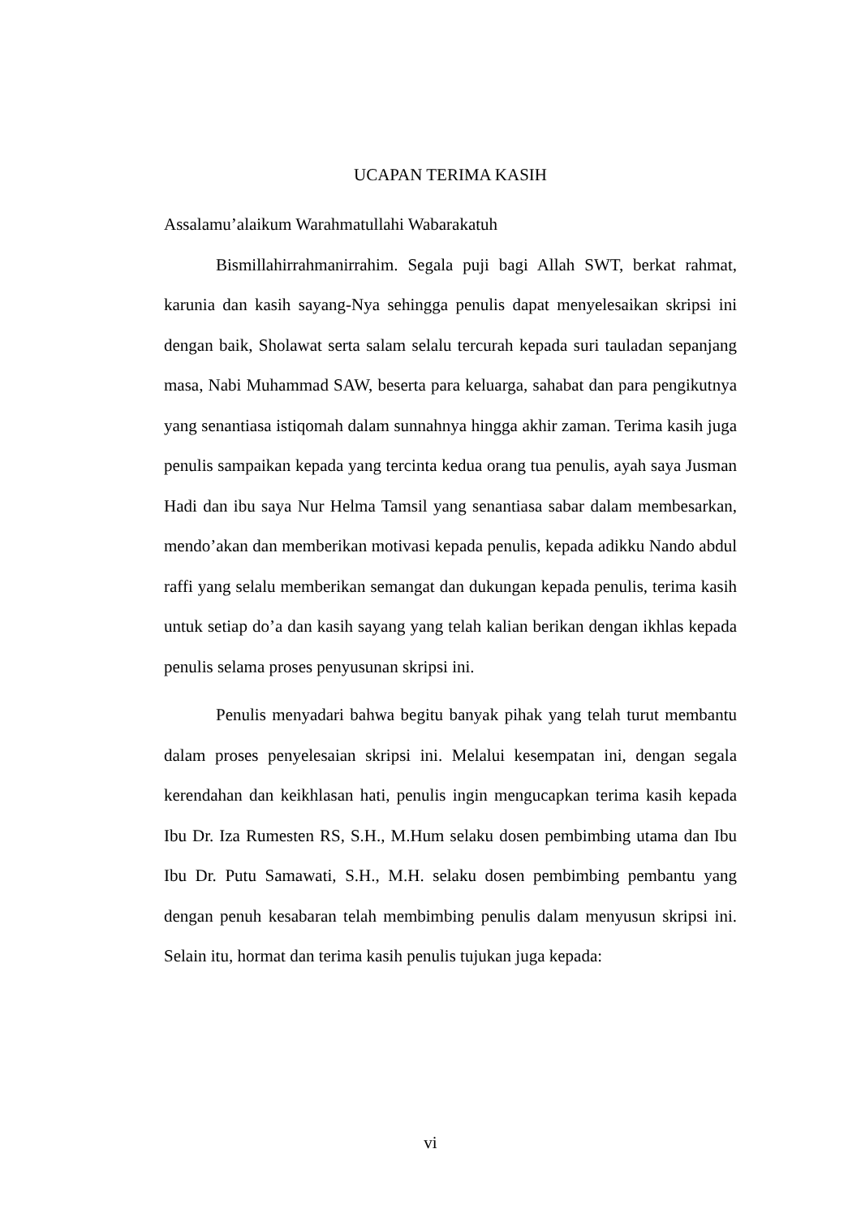UCAPAN TERIMA KASIH
Assalamu’alaikum Warahmatullahi Wabarakatuh
Bismillahirrahmanirrahim. Segala puji bagi Allah SWT, berkat rahmat, karunia dan kasih sayang-Nya sehingga penulis dapat menyelesaikan skripsi ini dengan baik, Sholawat serta salam selalu tercurah kepada suri tauladan sepanjang masa, Nabi Muhammad SAW, beserta para keluarga, sahabat dan para pengikutnya yang senantiasa istiqomah dalam sunnahnya hingga akhir zaman. Terima kasih juga penulis sampaikan kepada yang tercinta kedua orang tua penulis, ayah saya Jusman Hadi dan ibu saya Nur Helma Tamsil yang senantiasa sabar dalam membesarkan, mendo’akan dan memberikan motivasi kepada penulis, kepada adikku Nando abdul raffi yang selalu memberikan semangat dan dukungan kepada penulis, terima kasih untuk setiap do’a dan kasih sayang yang telah kalian berikan dengan ikhlas kepada penulis selama proses penyusunan skripsi ini.
Penulis menyadari bahwa begitu banyak pihak yang telah turut membantu dalam proses penyelesaian skripsi ini. Melalui kesempatan ini, dengan segala kerendahan dan keikhlasan hati, penulis ingin mengucapkan terima kasih kepada Ibu Dr. Iza Rumesten RS, S.H., M.Hum selaku dosen pembimbing utama dan Ibu Ibu Dr. Putu Samawati, S.H., M.H. selaku dosen pembimbing pembantu yang dengan penuh kesabaran telah membimbing penulis dalam menyusun skripsi ini. Selain itu, hormat dan terima kasih penulis tujukan juga kepada:
vi